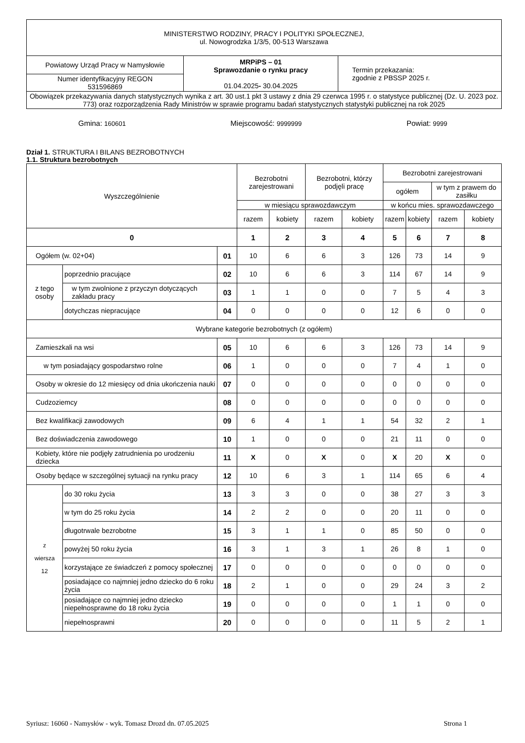| MINISTERSTWO RODZINY, PRACY I POLITYKI SPOŁECZNEJ, ul. Nowogrodzka 1/3/5, 00-513 Warszawa | | |
| Powiatowy Urząd Pracy w Namysłowie | MRPiPS – 01 Sprawozdanie o rynku pracy 01.04.2025 - 30.04.2025 | Termin przekazania: zgodnie z PBSSP 2025 r. |
| Numer identyfikacyjny REGON 531596869 | | |
| Obowiązek przekazywania danych statystycznych wynika z art. 30 ust.1 pkt 3 ustawy z dnia 29 czerwca 1995 r. o statystyce publicznej (Dz. U. 2023 poz. 773) oraz rozporządzenia Rady Ministrów w sprawie programu badań statystycznych statystyki publicznej na rok 2025 | | |
Gmina: 160601
Miejscowość: 9999999
Powiat: 9999
Dział 1. STRUKTURA I BILANS BEZROBOTNYCH
1.1. Struktura bezrobotnych
| Wyszczególnienie | | | Bezrobotni zarejestrowani | | Bezrobotni, którzy podjęli pracę | | Bezrobotni zarejestrowani | | | |
| | | | | | | | ogółem | | w tym z prawem do zasiłku | |
| | | | w miesiącu sprawozdawczym | | | | w końcu mies. sprawozdawczego | | | |
| | | | razem | kobiety | razem | kobiety | razem | kobiety | razem | kobiety |
| 0 | | | 1 | 2 | 3 | 4 | 5 | 6 | 7 | 8 |
| Ogółem (w. 02+04) | | 01 | 10 | 6 | 6 | 3 | 126 | 73 | 14 | 9 |
| z tego osoby | poprzednio pracujące | 02 | 10 | 6 | 6 | 3 | 114 | 67 | 14 | 9 |
| | w tym zwolnione z przyczyn dotyczących zakładu pracy | 03 | 1 | 1 | 0 | 0 | 7 | 5 | 4 | 3 |
| | dotychczas niepracujące | 04 | 0 | 0 | 0 | 0 | 12 | 6 | 0 | 0 |
| Wybrane kategorie bezrobotnych (z ogółem) | | | | | | | | | | |
| Zamieszkali na wsi | | 05 | 10 | 6 | 6 | 3 | 126 | 73 | 14 | 9 |
| w tym posiadający gospodarstwo rolne | | 06 | 1 | 0 | 0 | 0 | 7 | 4 | 1 | 0 |
| Osoby w okresie do 12 miesięcy od dnia ukończenia nauki | | 07 | 0 | 0 | 0 | 0 | 0 | 0 | 0 | 0 |
| Cudzoziemcy | | 08 | 0 | 0 | 0 | 0 | 0 | 0 | 0 | 0 |
| Bez kwalifikacji zawodowych | | 09 | 6 | 4 | 1 | 1 | 54 | 32 | 2 | 1 |
| Bez doświadczenia zawodowego | | 10 | 1 | 0 | 0 | 0 | 21 | 11 | 0 | 0 |
| Kobiety, które nie podjęły zatrudnienia po urodzeniu dziecka | | 11 | X | 0 | X | 0 | X | 20 | X | 0 |
| Osoby będące w szczególnej sytuacji na rynku pracy | | 12 | 10 | 6 | 3 | 1 | 114 | 65 | 6 | 4 |
| z wiersza 12 | do 30 roku życia | 13 | 3 | 3 | 0 | 0 | 38 | 27 | 3 | 3 |
| | w tym do 25 roku życia | 14 | 2 | 2 | 0 | 0 | 20 | 11 | 0 | 0 |
| | długotrwale bezrobotne | 15 | 3 | 1 | 1 | 0 | 85 | 50 | 0 | 0 |
| | powyżej 50 roku życia | 16 | 3 | 1 | 3 | 1 | 26 | 8 | 1 | 0 |
| | korzystające ze świadczeń z pomocy społecznej | 17 | 0 | 0 | 0 | 0 | 0 | 0 | 0 | 0 |
| | posiadające co najmniej jedno dziecko do 6 roku życia | 18 | 2 | 1 | 0 | 0 | 29 | 24 | 3 | 2 |
| | posiadające co najmniej jedno dziecko niepełnosprawne do 18 roku życia | 19 | 0 | 0 | 0 | 0 | 1 | 1 | 0 | 0 |
| | niepełnosprawni | 20 | 0 | 0 | 0 | 0 | 11 | 5 | 2 | 1 |
Syriusz: 16060 - Namysłów - wyk. Tomasz Drozd dn. 07.05.2025
Strona 1